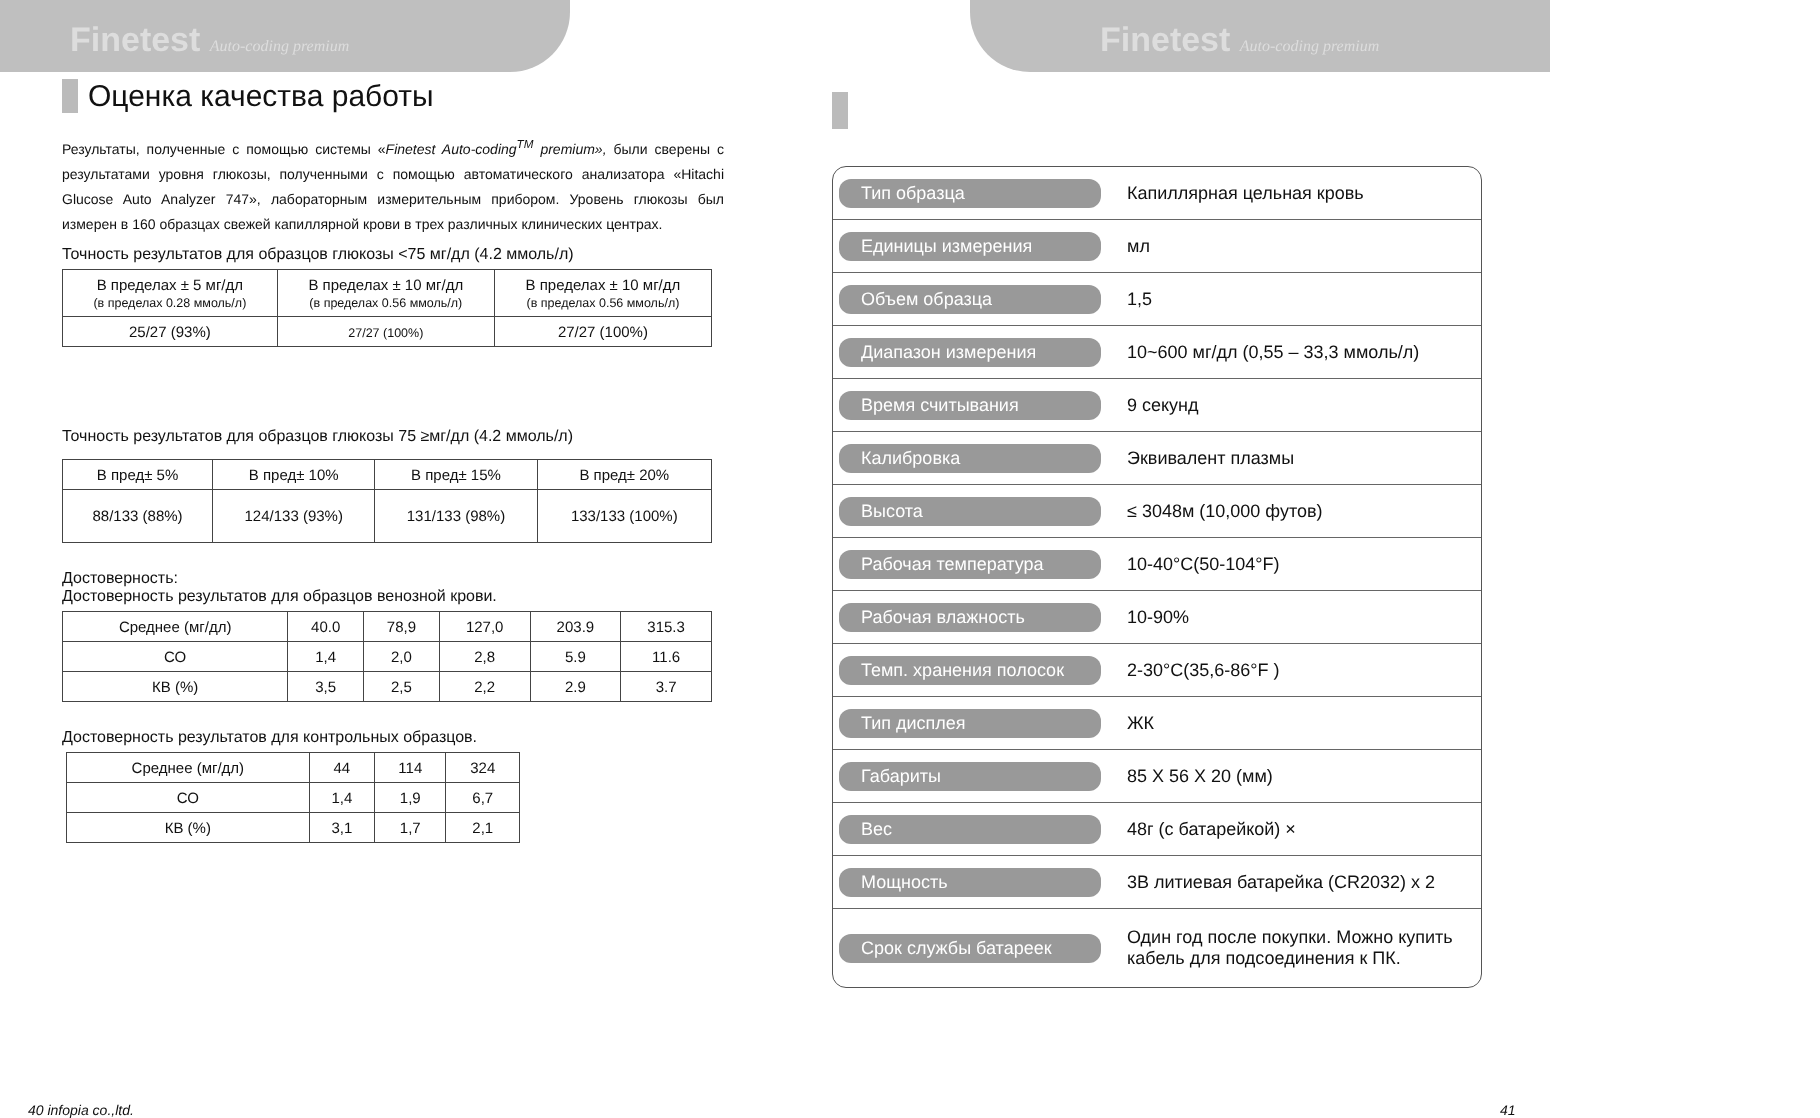Finetest Auto-coding premium
Оценка качества работы
Результаты, полученные с помощью системы «Finetest Auto-coding<sup>TM</sup> premium», были сверены с результатами уровня глюкозы, полученными с помощью автоматического анализатора «Hitachi Glucose Auto Analyzer 747», лабораторным измерительным прибором. Уровень глюкозы был измерен в 160 образцах свежей капиллярной крови в трех различных клинических центрах.
Точность результатов для образцов глюкозы <75 мг/дл (4.2 ммоль/л)
| В пределах ± 5 мг/дл (в пределах 0.28 ммоль/л) | В пределах ± 10 мг/дл (в пределах 0.56 ммоль/л) | В пределах ± 10 мг/дл (в пределах 0.56 ммоль/л) |
| 25/27 (93%) | 27/27 (100%) | 27/27 (100%) |
Точность результатов для образцов глюкозы 75 ≥мг/дл (4.2 ммоль/л)
| В пред± 5% | В пред± 10% | В пред± 15% | В пред± 20% |
| 88/133 (88%) | 124/133 (93%) | 131/133 (98%) | 133/133 (100%) |
Достоверность:
Достоверность результатов для образцов венозной крови.
| Среднее (мг/дл) | 40.0 | 78,9 | 127,0 | 203.9 | 315.3 |
| СО | 1,4 | 2,0 | 2,8 | 5.9 | 11.6 |
| КВ (%) | 3,5 | 2,5 | 2,2 | 2.9 | 3.7 |
Достоверность результатов для контрольных образцов.
| Среднее (мг/дл) | 44 | 114 | 324 |
| СО | 1,4 | 1,9 | 6,7 |
| КВ (%) | 3,1 | 1,7 | 2,1 |
40 infopia co.,ltd.
Finetest Auto-coding premium
Тип образца
Капиллярная цельная кровь
Единицы измерения
мл
Объем образца
1,5
Диапазон измерения
10~600 мг/дл (0,55 – 33,3 ммоль/л)
Время считывания
9 секунд
Калибровка
Эквивалент плазмы
Высота
≤ 3048м (10,000 футов)
Рабочая температура
10-40°C(50-104°F)
Рабочая влажность
10-90%
Темп. хранения полосок
2-30°C(35,6-86°F )
Тип дисплея
ЖК
Габариты
85 X 56 X 20 (мм)
Вес
48г (с батарейкой) ×
Мощность
3В литиевая батарейка (CR2032) x 2
Срок службы батареек
Один год после покупки. Можно купить
кабель для подсоединения к ПК.
41